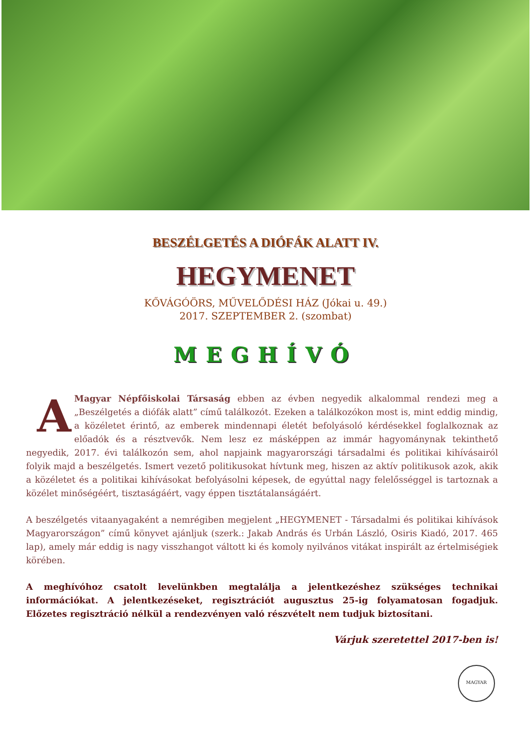BESZÉLGETÉS A DIÓFÁK ALATT IV.
HEGYMENET
KŐVÁGÓÖRS, MŰVELŐDÉSI HÁZ (Jókai u. 49.)
2017. SZEPTEMBER 2. (szombat)
MEGHÍVÓ
AMagyar Népfőiskolai Társaság ebben az évben negyedik alkalommal rendezi meg a „Beszélgetés a diófák alatt” című találkozót. Ezeken a találkozókon most is, mint eddig mindig, a közéletet érintő, az emberek mindennapi életét befolyásoló kérdésekkel foglalkoznak az előadók és a résztvevők. Nem lesz ez másképpen az immár hagyománynak tekinthető negyedik, 2017. évi találkozón sem, ahol napjaink magyarországi társadalmi és politikai kihívásairól folyik majd a beszélgetés. Ismert vezető politikusokat hívtunk meg, hiszen az aktív politikusok azok, akik a közéletet és a politikai kihívásokat befolyásolni képesek, de egyúttal nagy felelősséggel is tartoznak a közélet minőségéért, tisztaságáért, vagy éppen tisztátalanságáért.
A beszélgetés vitaanyagaként a nemrégiben megjelent „HEGYMENET - Társadalmi és politikai kihívások Magyarországon” című könyvet ajánljuk (szerk.: Jakab András és Urbán László, Osiris Kiadó, 2017. 465 lap), amely már eddig is nagy visszhangot váltott ki és komoly nyilvános vitákat inspirált az értelmiségiek körében.
A meghívóhoz csatolt levelünkben megtalálja a jelentkezéshez szükséges technikai információkat. A jelentkezéseket, regisztrációt augusztus 25-ig folyamatosan fogadjuk. Előzetes regisztráció nélkül a rendezvényen való részvételt nem tudjuk biztosítani.
Várjuk szeretettel 2017-ben is!
MAGYAR